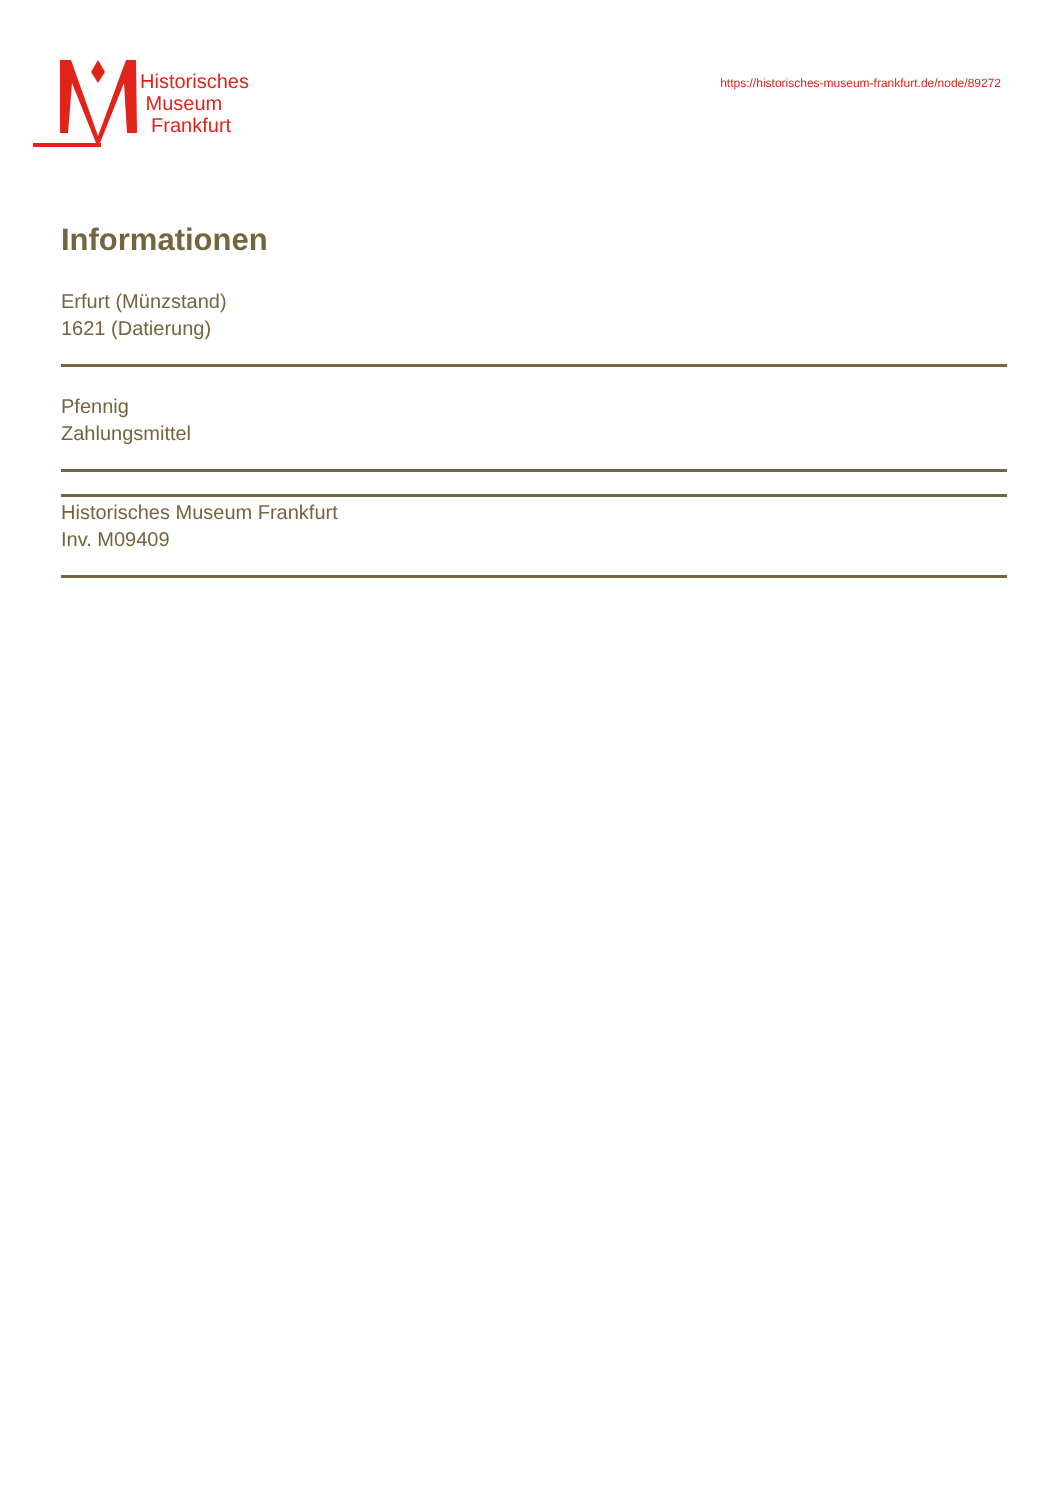Historisches
Museum
Frankfurt
https://historisches-museum-frankfurt.de/node/89272
Informationen
Erfurt (Münzstand)
1621 (Datierung)
Pfennig
Zahlungsmittel
Historisches Museum Frankfurt
Inv. M09409